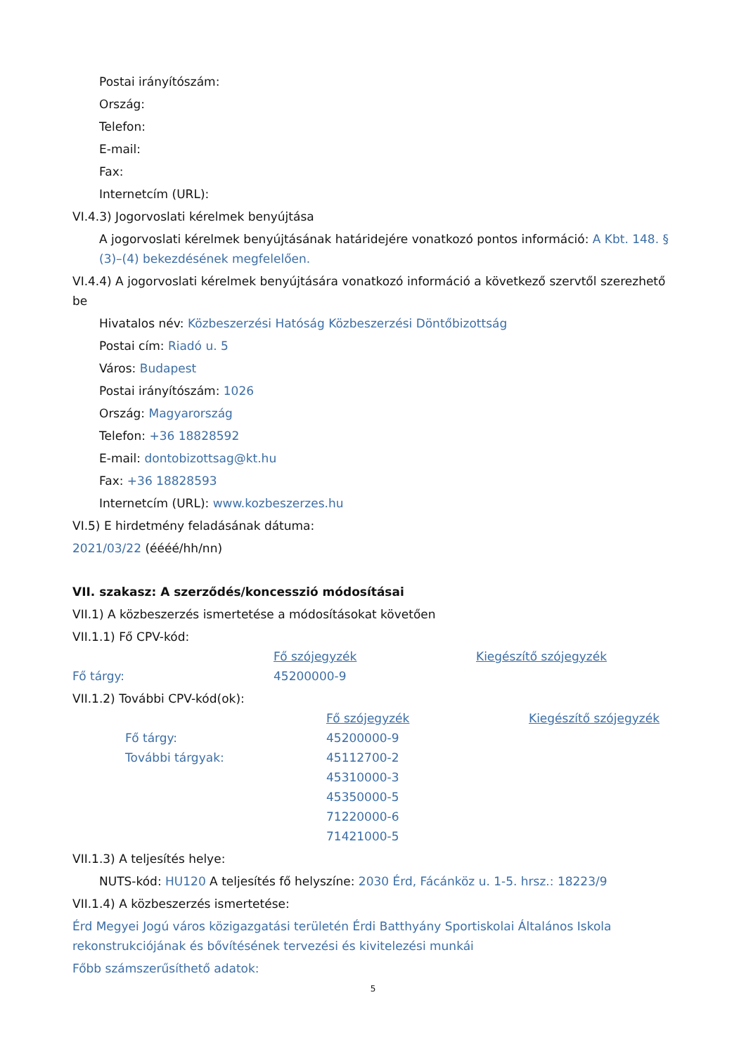Postai irányítószám:
Ország:
Telefon:
E-mail:
Fax:
Internetcím (URL):
VI.4.3) Jogorvoslati kérelmek benyújtása
A jogorvoslati kérelmek benyújtásának határidejére vonatkozó pontos információ: A Kbt. 148. § (3)–(4) bekezdésének megfelelően.
VI.4.4) A jogorvoslati kérelmek benyújtására vonatkozó információ a következő szervtől szerezhető be
Hivatalos név: Közbeszerzési Hatóság Közbeszerzési Döntőbizottság
Postai cím: Riadó u. 5
Város: Budapest
Postai irányítószám: 1026
Ország: Magyarország
Telefon: +36 18828592
E-mail: dontobizottsag@kt.hu
Fax: +36 18828593
Internetcím (URL): www.kozbeszerzes.hu
VI.5) E hirdetmény feladásának dátuma:
2021/03/22 (éééé/hh/nn)
VII. szakasz: A szerződés/koncesszió módosításai
VII.1) A közbeszerzés ismertetése a módosításokat követően
VII.1.1) Fő CPV-kód:
| | Fő szójegyzék | Kiegészítő szójegyzék |
| Fő tárgy: | 45200000-9 | |
VII.1.2) További CPV-kód(ok):
| | | Fő szójegyzék | Kiegészítő szójegyzék |
| | Fő tárgy: | 45200000-9 | |
| | További tárgyak: | 45112700-2 | |
| | | 45310000-3 | |
| | | 45350000-5 | |
| | | 71220000-6 | |
| | | 71421000-5 | |
VII.1.3) A teljesítés helye:
NUTS-kód: HU120 A teljesítés fő helyszíne: 2030 Érd, Fácánköz u. 1-5. hrsz.: 18223/9
VII.1.4) A közbeszerzés ismertetése:
Érd Megyei Jogú város közigazgatási területén Érdi Batthyány Sportiskolai Általános Iskola rekonstrukciójának és bővítésének tervezési és kivitelezési munkái
Főbb számszerűsíthető adatok:
5